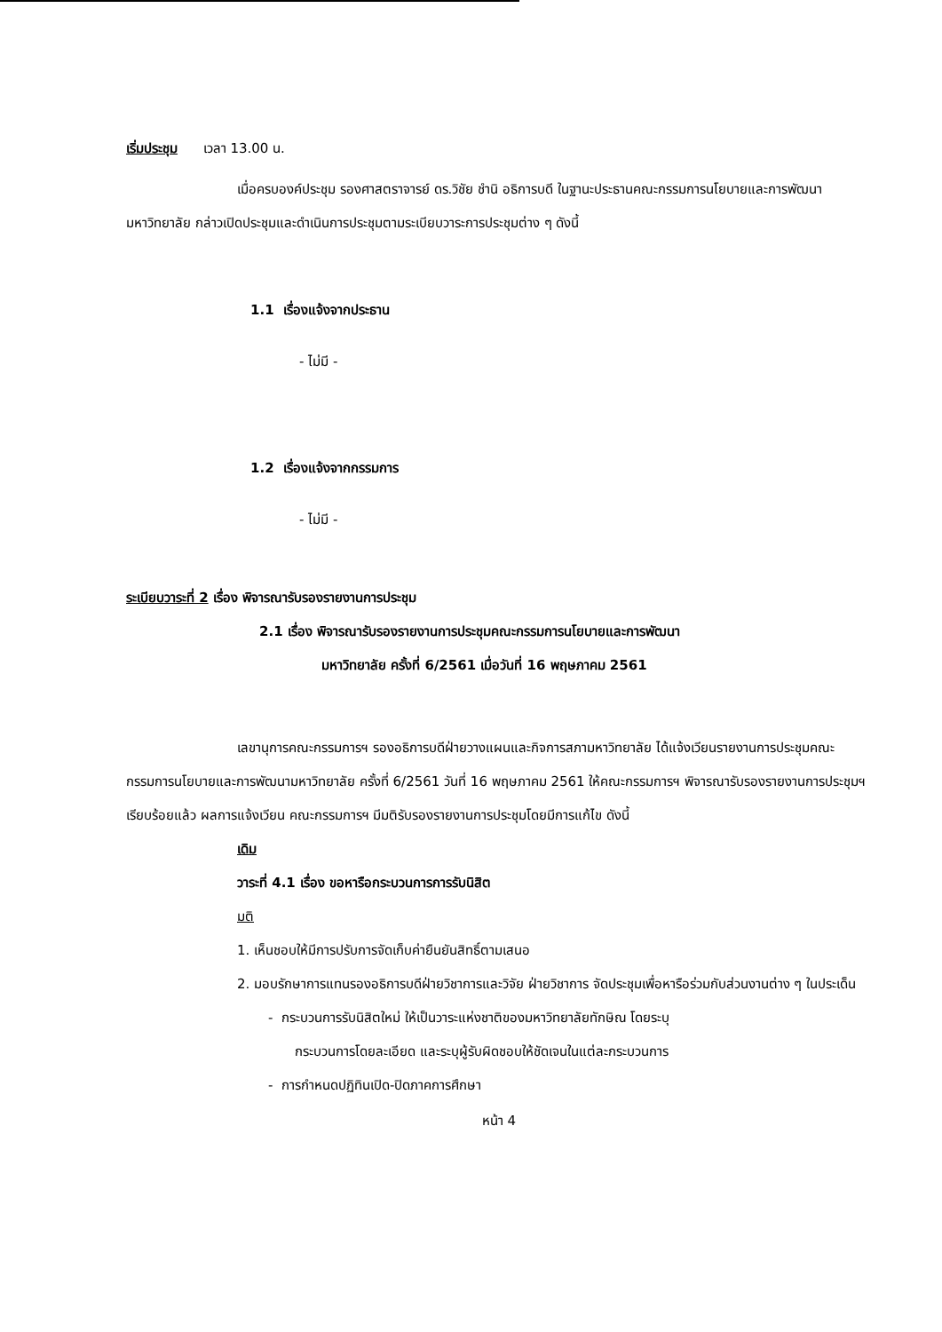เริ่มประชุม เวลา 13.00 น.
เมื่อครบองค์ประชุม รองศาสตราจารย์ ดร.วิชัย ชำนิ อธิการบดี ในฐานะประธานคณะกรรมการนโยบายและการพัฒนามหาวิทยาลัย กล่าวเปิดประชุมและดำเนินการประชุมตามระเบียบวาระการประชุมต่าง ๆ ดังนี้
1.1 เรื่องแจ้งจากประธาน
- ไม่มี -
1.2 เรื่องแจ้งจากกรรมการ
- ไม่มี -
ระเบียบวาระที่ 2 เรื่อง พิจารณารับรองรายงานการประชุม
2.1 เรื่อง พิจารณารับรองรายงานการประชุมคณะกรรมการนโยบายและการพัฒนา
มหาวิทยาลัย ครั้งที่ 6/2561 เมื่อวันที่ 16 พฤษภาคม 2561
เลขานุการคณะกรรมการฯ รองอธิการบดีฝ่ายวางแผนและกิจการสภามหาวิทยาลัย ได้แจ้งเวียนรายงานการประชุมคณะกรรมการนโยบายและการพัฒนามหาวิทยาลัย ครั้งที่ 6/2561 วันที่ 16 พฤษภาคม 2561 ให้คณะกรรมการฯ พิจารณารับรองรายงานการประชุมฯ เรียบร้อยแล้ว ผลการแจ้งเวียน คณะกรรมการฯ มีมติรับรองรายงานการประชุมโดยมีการแก้ไข ดังนี้
เดิม
วาระที่ 4.1 เรื่อง ขอหารือกระบวนการการรับนิสิต
มติ
1. เห็นชอบให้มีการปรับการจัดเก็บค่ายืนยันสิทธิ์ตามเสนอ
2. มอบรักษาการแทนรองอธิการบดีฝ่ายวิชาการและวิจัย ฝ่ายวิชาการ จัดประชุมเพื่อหารือร่วมกับส่วนงานต่าง ๆ ในประเด็น
- กระบวนการรับนิสิตใหม่ ให้เป็นวาระแห่งชาติของมหาวิทยาลัยทักษิณ โดยระบุ
กระบวนการโดยละเอียด และระบุผู้รับผิดชอบให้ชัดเจนในแต่ละกระบวนการ
- การกำหนดปฏิทินเปิด-ปิดภาคการศึกษา
หน้า 4